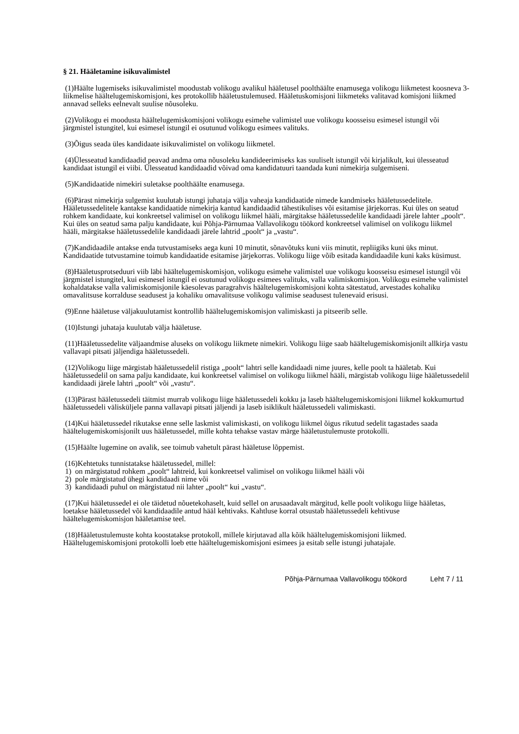§ 21. Hääletamine isikuvalimistel
(1)Häälte lugemiseks isikuvalimistel moodustab volikogu avalikul hääletusel poolthäälte enamusega volikogu liikmetest koosneva 3-liikmelise häältelugemiskomisjoni, kes protokollib hääletustulemused. Hääletuskomisjoni liikmeteks valitavad komisjoni liikmed annavad selleks eelnevalt suulise nõusoleku.
(2)Volikogu ei moodusta häältelugemiskomisjoni volikogu esimehe valimistel uue volikogu koosseisu esimesel istungil või järgmistel istungitel, kui esimesel istungil ei osutunud volikogu esimees valituks.
(3)Õigus seada üles kandidaate isikuvalimistel on volikogu liikmetel.
(4)Ülesseatud kandidaadid peavad andma oma nõusoleku kandideerimiseks kas suuliselt istungil või kirjalikult, kui ülesseatud kandidaat istungil ei viibi. Ülesseatud kandidaadid võivad oma kandidatuuri taandada kuni nimekirja sulgemiseni.
(5)Kandidaatide nimekiri suletakse poolthäälte enamusega.
(6)Pärast nimekirja sulgemist kuulutab istungi juhataja välja vaheaja kandidaatide nimede kandmiseks hääletussedelitele. Hääletussedelitele kantakse kandidaatide nimekirja kantud kandidaadid tähestikulises või esitamise järjekorras. Kui üles on seatud rohkem kandidaate, kui konkreetsel valimisel on volikogu liikmel hääli, märgitakse hääletussedelile kandidaadi järele lahter „poolt“. Kui üles on seatud sama palju kandidaate, kui Põhja-Pärnumaa Vallavolikogu töökord konkreetsel valimisel on volikogu liikmel hääli, märgitakse hääletussedelile kandidaadi järele lahtrid „poolt“ ja „vastu“.
(7)Kandidaadile antakse enda tutvustamiseks aega kuni 10 minutit, sõnavõtuks kuni viis minutit, repliigiks kuni üks minut. Kandidaatide tutvustamine toimub kandidaatide esitamise järjekorras. Volikogu liige võib esitada kandidaadile kuni kaks küsimust.
(8)Hääletusprotseduuri viib läbi häältelugemiskomisjon, volikogu esimehe valimistel uue volikogu koosseisu esimesel istungil või järgmistel istungitel, kui esimesel istungil ei osutunud volikogu esimees valituks, valla valimiskomisjon. Volikogu esimehe valimistel kohaldatakse valla valimiskomisjonile käesolevas paragrahvis häältelugemiskomisjoni kohta sätestatud, arvestades kohaliku omavalitsuse korralduse seadusest ja kohaliku omavalitsuse volikogu valimise seadusest tulenevaid erisusi.
(9)Enne hääletuse väljakuulutamist kontrollib häältelugemiskomisjon valimiskasti ja pitseerib selle.
(10)Istungi juhataja kuulutab välja hääletuse.
(11)Hääletussedelite väljaandmise aluseks on volikogu liikmete nimekiri. Volikogu liige saab häältelugemiskomisjonilt allkirja vastu vallavapi pitsati jäljendiga hääletussedeli.
(12)Volikogu liige märgistab hääletussedelil ristiga „poolt“ lahtri selle kandidaadi nime juures, kelle poolt ta hääletab. Kui hääletussedelil on sama palju kandidaate, kui konkreetsel valimisel on volikogu liikmel hääli, märgistab volikogu liige hääletussedelil kandidaadi järele lahtri „poolt“ või „vastu“.
(13)Pärast hääletussedeli täitmist murrab volikogu liige hääletussedeli kokku ja laseb häältelugemiskomisjoni liikmel kokkumurtud hääletussedeli välisküljele panna vallavapi pitsati jäljendi ja laseb isiklikult hääletussedeli valimiskasti.
(14)Kui hääletussedel rikutakse enne selle laskmist valimiskasti, on volikogu liikmel õigus rikutud sedelit tagastades saada häältelugemiskomisjonilt uus hääletussedel, mille kohta tehakse vastav märge hääletustulemuste protokolli.
(15)Häälte lugemine on avalik, see toimub vahetult pärast hääletuse lõppemist.
(16)Kehtetuks tunnistatakse hääletussedel, millel:
1) on märgistatud rohkem „poolt“ lahtreid, kui konkreetsel valimisel on volikogu liikmel hääli või
2) pole märgistatud ühegi kandidaadi nime või
3) kandidaadi puhul on märgistatud nii lahter „poolt“ kui „vastu“.
(17)Kui hääletussedel ei ole täidetud nõuetekohaselt, kuid sellel on arusaadavalt märgitud, kelle poolt volikogu liige hääletas, loetakse hääletussedel või kandidaadile antud hääl kehtivaks. Kahtluse korral otsustab hääletussedeli kehtivuse häältelugemiskomisjon hääletamise teel.
(18)Hääletustulemuste kohta koostatakse protokoll, millele kirjutavad alla kõik häältelugemiskomisjoni liikmed. Häältelugemiskomisjoni protokolli loeb ette häältelugemiskomisjoni esimees ja esitab selle istungi juhatajale.
Põhja-Pärnumaa Vallavolikogu töökord Leht 7 / 11